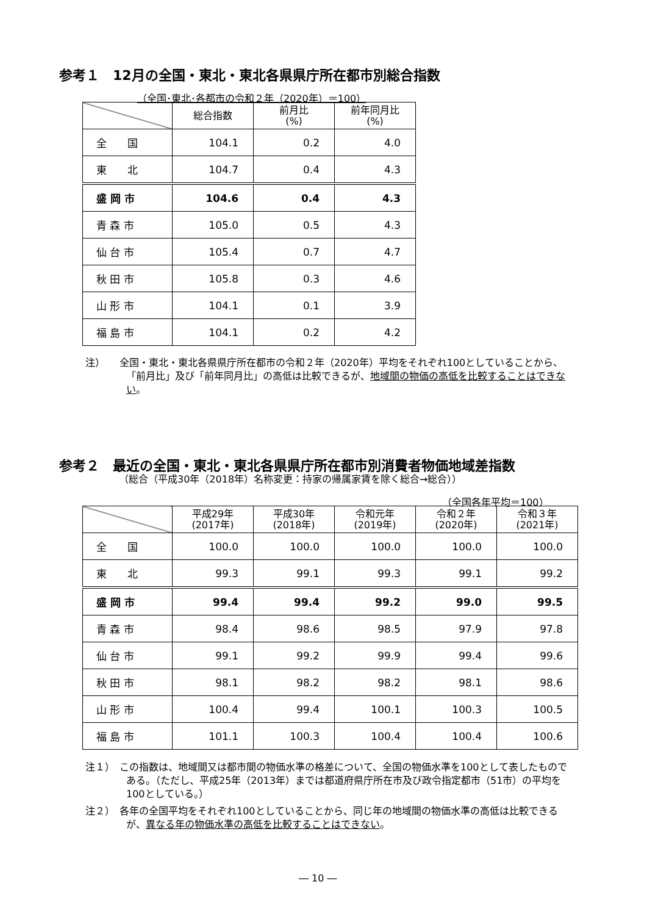参考１　12月の全国・東北・東北各県県庁所在都市別総合指数
（全国･東北･各都市の令和２年（2020年）＝100）
| | 総合指数 | 前月比 (%) | 前年同月比 (%) |
| --- | --- | --- | --- |
| 全 国 | 104.1 | 0.2 | 4.0 |
| 東 北 | 104.7 | 0.4 | 4.3 |
| 盛 岡 市 | 104.6 | 0.4 | 4.3 |
| 青 森 市 | 105.0 | 0.5 | 4.3 |
| 仙 台 市 | 105.4 | 0.7 | 4.7 |
| 秋 田 市 | 105.8 | 0.3 | 4.6 |
| 山 形 市 | 104.1 | 0.1 | 3.9 |
| 福 島 市 | 104.1 | 0.2 | 4.2 |
注）　　全国・東北・東北各県県庁所在都市の令和２年（2020年）平均をそれぞれ100としていることから、「前月比」及び「前年同月比」の高低は比較できるが、地域間の物価の高低を比較することはできない。
参考２　最近の全国・東北・東北各県県庁所在都市別消費者物価地域差指数
（総合（平成30年（2018年）名称変更：持家の帰属家賃を除く総合→総合））
（全国各年平均＝100）
| | 平成29年 (2017年) | 平成30年 (2018年) | 令和元年 (2019年) | 令和２年 (2020年) | 令和３年 (2021年) |
| --- | --- | --- | --- | --- | --- |
| 全 国 | 100.0 | 100.0 | 100.0 | 100.0 | 100.0 |
| 東 北 | 99.3 | 99.1 | 99.3 | 99.1 | 99.2 |
| 盛 岡 市 | 99.4 | 99.4 | 99.2 | 99.0 | 99.5 |
| 青 森 市 | 98.4 | 98.6 | 98.5 | 97.9 | 97.8 |
| 仙 台 市 | 99.1 | 99.2 | 99.9 | 99.4 | 99.6 |
| 秋 田 市 | 98.1 | 98.2 | 98.2 | 98.1 | 98.6 |
| 山 形 市 | 100.4 | 99.4 | 100.1 | 100.3 | 100.5 |
| 福 島 市 | 101.1 | 100.3 | 100.4 | 100.4 | 100.6 |
注１）　この指数は、地域間又は都市間の物価水準の格差について、全国の物価水準を100として表したものである。（ただし、平成25年（2013年）までは都道府県庁所在市及び政令指定都市（51市）の平均を100としている。）
注２）　各年の全国平均をそれぞれ100としていることから、同じ年の地域間の物価水準の高低は比較できるが、異なる年の物価水準の高低を比較することはできない。
― 10 ―